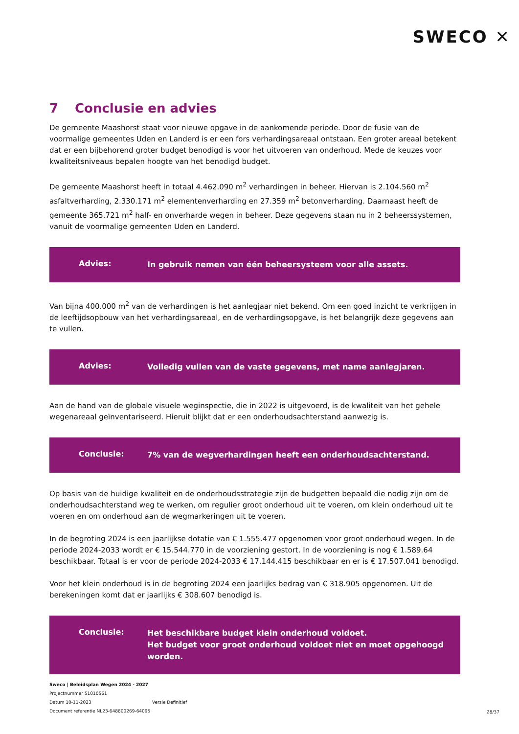SWECO ✕
7 Conclusie en advies
De gemeente Maashorst staat voor nieuwe opgave in de aankomende periode. Door de fusie van de voormalige gemeentes Uden en Landerd is er een fors verhardingsareaal ontstaan. Een groter areaal betekent dat er een bijbehorend groter budget benodigd is voor het uitvoeren van onderhoud. Mede de keuzes voor kwaliteitsniveaus bepalen hoogte van het benodigd budget.
De gemeente Maashorst heeft in totaal 4.462.090 m<sup>2</sup> verhardingen in beheer. Hiervan is 2.104.560 m<sup>2</sup> asfaltverharding, 2.330.171 m<sup>2</sup> elementenverharding en 27.359 m<sup>2</sup> betonverharding. Daarnaast heeft de gemeente 365.721 m<sup>2</sup> half- en onverharde wegen in beheer. Deze gegevens staan nu in 2 beheerssystemen, vanuit de voormalige gemeenten Uden en Landerd.
Advies:
In gebruik nemen van één beheersysteem voor alle assets.
Van bijna 400.000 m<sup>2</sup> van de verhardingen is het aanlegjaar niet bekend. Om een goed inzicht te verkrijgen in de leeftijdsopbouw van het verhardingsareaal, en de verhardingsopgave, is het belangrijk deze gegevens aan te vullen.
Advies:
Volledig vullen van de vaste gegevens, met name aanlegjaren.
Aan de hand van de globale visuele weginspectie, die in 2022 is uitgevoerd, is de kwaliteit van het gehele wegenareaal geïnventariseerd. Hieruit blijkt dat er een onderhoudsachterstand aanwezig is.
Conclusie:
7% van de wegverhardingen heeft een onderhoudsachterstand.
Op basis van de huidige kwaliteit en de onderhoudsstrategie zijn de budgetten bepaald die nodig zijn om de onderhoudsachterstand weg te werken, om regulier groot onderhoud uit te voeren, om klein onderhoud uit te voeren en om onderhoud aan de wegmarkeringen uit te voeren.
In de begroting 2024 is een jaarlijkse dotatie van € 1.555.477 opgenomen voor groot onderhoud wegen. In de periode 2024-2033 wordt er € 15.544.770 in de voorziening gestort. In de voorziening is nog € 1.589.64 beschikbaar. Totaal is er voor de periode 2024-2033 € 17.144.415 beschikbaar en er is € 17.507.041 benodigd.
Voor het klein onderhoud is in de begroting 2024 een jaarlijks bedrag van € 318.905 opgenomen. Uit de berekeningen komt dat er jaarlijks € 308.607 benodigd is.
Conclusie:
Het beschikbare budget klein onderhoud voldoet.
Het budget voor groot onderhoud voldoet niet en moet opgehoogd worden.
Sweco | Beleidsplan Wegen 2024 - 2027
Projectnummer 51010561
Datum 10-11-2023 Versie Definitief
Document referentie NL23-648800269-64095
28/37